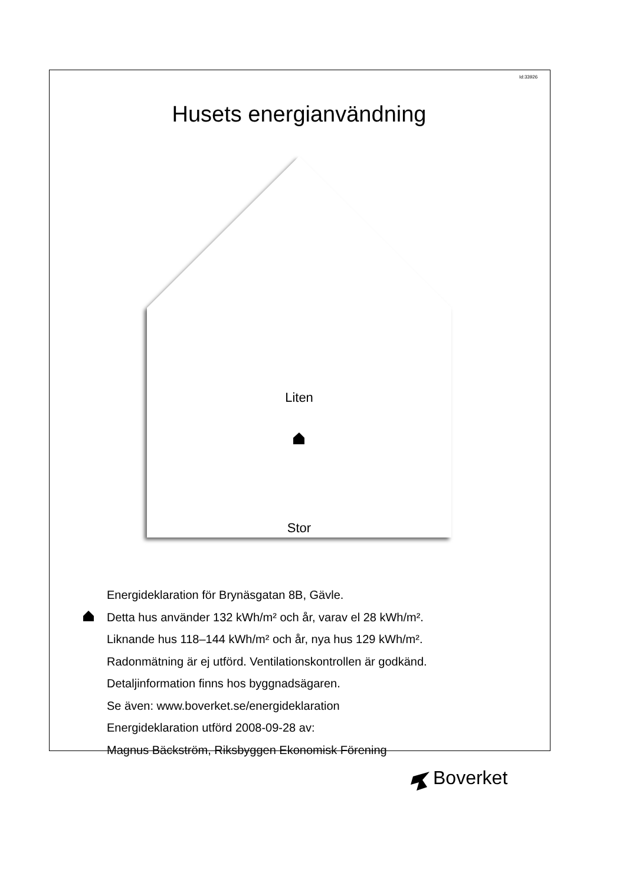Id:33926
Husets energianvändning
Liten
Stor
Energideklaration för Brynäsgatan 8B, Gävle.
Detta hus använder 132 kWh/m² och år, varav el 28 kWh/m².
Liknande hus 118–144 kWh/m² och år, nya hus 129 kWh/m².
Radonmätning är ej utförd. Ventilationskontrollen är godkänd.
Detaljinformation finns hos byggnadsägaren.
Se även: www.boverket.se/energideklaration
Energideklaration utförd 2008-09-28 av:
Magnus Bäckström, Riksbyggen Ekonomisk Förening
Boverket